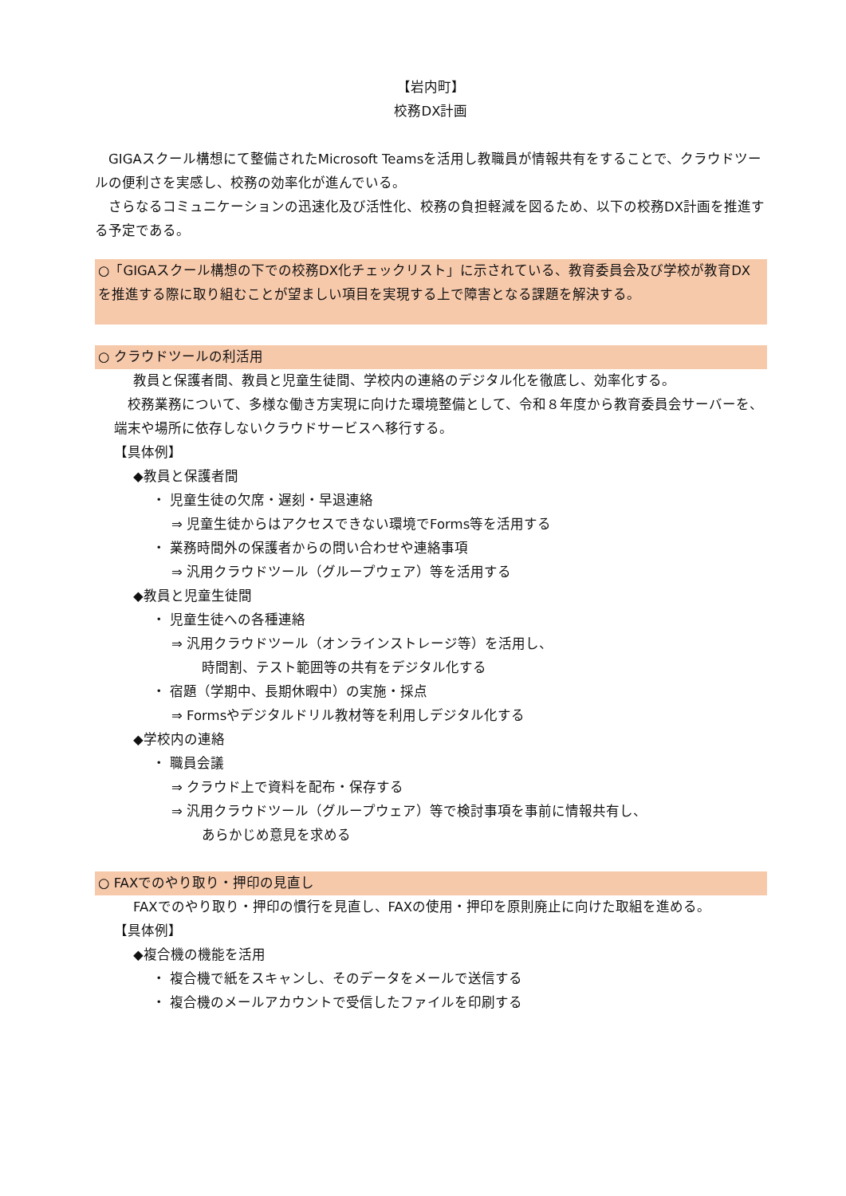【岩内町】
校務DX計画
　GIGAスクール構想にて整備されたMicrosoft Teamsを活用し教職員が情報共有をすることで、クラウドツールの便利さを実感し、校務の効率化が進んでいる。
　さらなるコミュニケーションの迅速化及び活性化、校務の負担軽減を図るため、以下の校務DX計画を推進する予定である。
○「GIGAスクール構想の下での校務DX化チェックリスト」に示されている、教育委員会及び学校が教育DXを推進する際に取り組むことが望ましい項目を実現する上で障害となる課題を解決する。
○ クラウドツールの利活用
教員と保護者間、教員と児童生徒間、学校内の連絡のデジタル化を徹底し、効率化する。
　校務業務について、多様な働き方実現に向けた環境整備として、令和８年度から教育委員会サーバーを、端末や場所に依存しないクラウドサービスへ移行する。
【具体例】
◆教員と保護者間
・ 児童生徒の欠席・遅刻・早退連絡
⇒ 児童生徒からはアクセスできない環境でForms等を活用する
・ 業務時間外の保護者からの問い合わせや連絡事項
⇒ 汎用クラウドツール（グループウェア）等を活用する
◆教員と児童生徒間
・ 児童生徒への各種連絡
⇒ 汎用クラウドツール（オンラインストレージ等）を活用し、
時間割、テスト範囲等の共有をデジタル化する
・ 宿題（学期中、長期休暇中）の実施・採点
⇒ Formsやデジタルドリル教材等を利用しデジタル化する
◆学校内の連絡
・ 職員会議
⇒ クラウド上で資料を配布・保存する
⇒ 汎用クラウドツール（グループウェア）等で検討事項を事前に情報共有し、
あらかじめ意見を求める
○ FAXでのやり取り・押印の見直し
FAXでのやり取り・押印の慣行を見直し、FAXの使用・押印を原則廃止に向けた取組を進める。
【具体例】
◆複合機の機能を活用
・ 複合機で紙をスキャンし、そのデータをメールで送信する
・ 複合機のメールアカウントで受信したファイルを印刷する